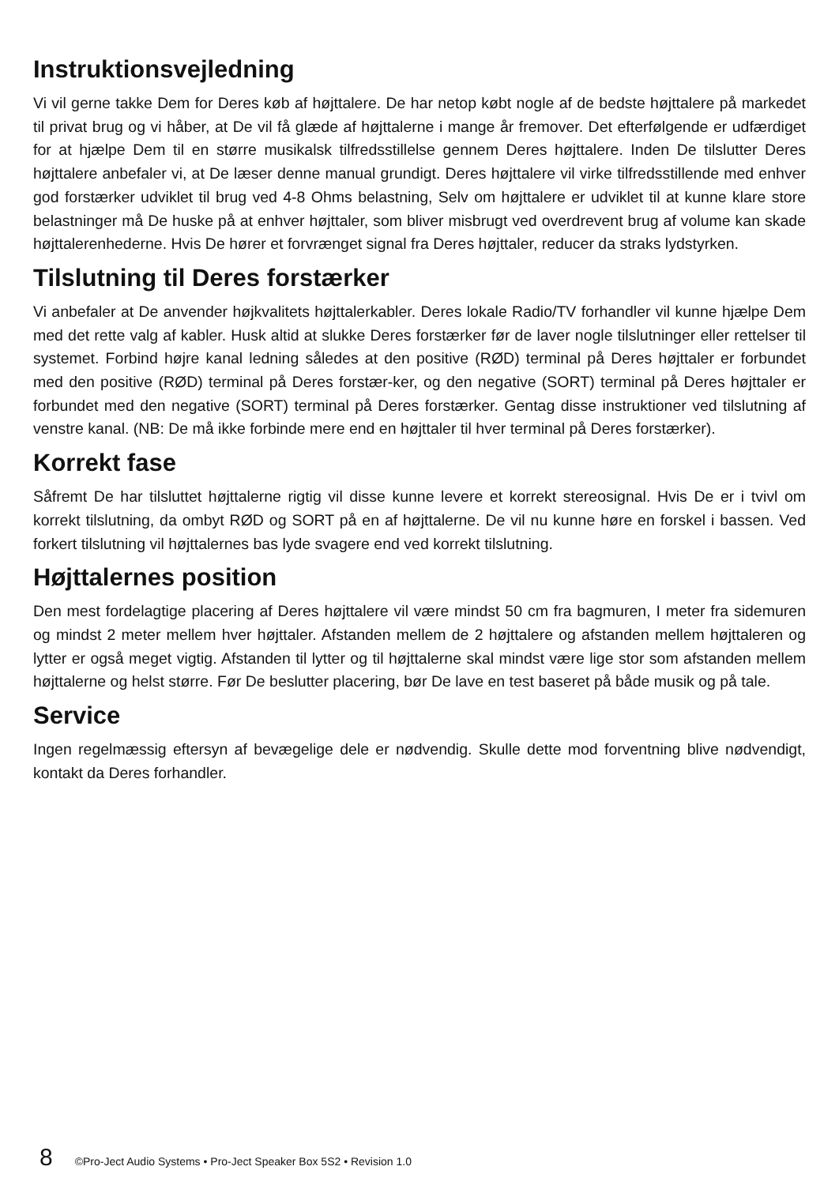Instruktionsvejledning
Vi vil gerne takke Dem for Deres køb af højttalere. De har netop købt nogle af de bedste højttalere på markedet til privat brug og vi håber, at De vil få glæde af højttalerne i mange år fremover. Det efterfølgende er udfærdiget for at hjælpe Dem til en større musikalsk tilfredsstillelse gennem Deres højttalere. Inden De tilslutter Deres højttalere anbefaler vi, at De læser denne manual grundigt. Deres højttalere vil virke tilfredsstillende med enhver god forstærker udviklet til brug ved 4-8 Ohms belastning, Selv om højttalere er udviklet til at kunne klare store belastninger må De huske på at enhver højttaler, som bliver misbrugt ved overdrevent brug af volume kan skade højttalerenhederne. Hvis De hører et forvrænget signal fra Deres højttaler, reducer da straks lydstyrken.
Tilslutning til Deres forstærker
Vi anbefaler at De anvender højkvalitets højttalerkabler. Deres lokale Radio/TV forhandler vil kunne hjælpe Dem med det rette valg af kabler. Husk altid at slukke Deres forstærker før de laver nogle tilslutninger eller rettelser til systemet. Forbind højre kanal ledning således at den positive (RØD) terminal på Deres højttaler er forbundet med den positive (RØD) terminal på Deres forstær-ker, og den negative (SORT) terminal på Deres højttaler er forbundet med den negative (SORT) terminal på Deres forstærker. Gentag disse instruktioner ved tilslutning af venstre kanal. (NB: De må ikke forbinde mere end en højttaler til hver terminal på Deres forstærker).
Korrekt fase
Såfremt De har tilsluttet højttalerne rigtig vil disse kunne levere et korrekt stereosignal. Hvis De er i tvivl om korrekt tilslutning, da ombyt RØD og SORT på en af højttalerne. De vil nu kunne høre en forskel i bassen. Ved forkert tilslutning vil højttalernes bas lyde svagere end ved korrekt tilslutning.
Højttalernes position
Den mest fordelagtige placering af Deres højttalere vil være mindst 50 cm fra bagmuren, I meter fra sidemuren og mindst 2 meter mellem hver højttaler. Afstanden mellem de 2 højttalere og afstanden mellem højttaleren og lytter er også meget vigtig. Afstanden til lytter og til højttalerne skal mindst være lige stor som afstanden mellem højttalerne og helst større. Før De beslutter placering, bør De lave en test baseret på både musik og på tale.
Service
Ingen regelmæssig eftersyn af bevægelige dele er nødvendig. Skulle dette mod forventning blive nødvendigt, kontakt da Deres forhandler.
8 ©Pro-Ject Audio Systems • Pro-Ject Speaker Box 5S2 • Revision 1.0